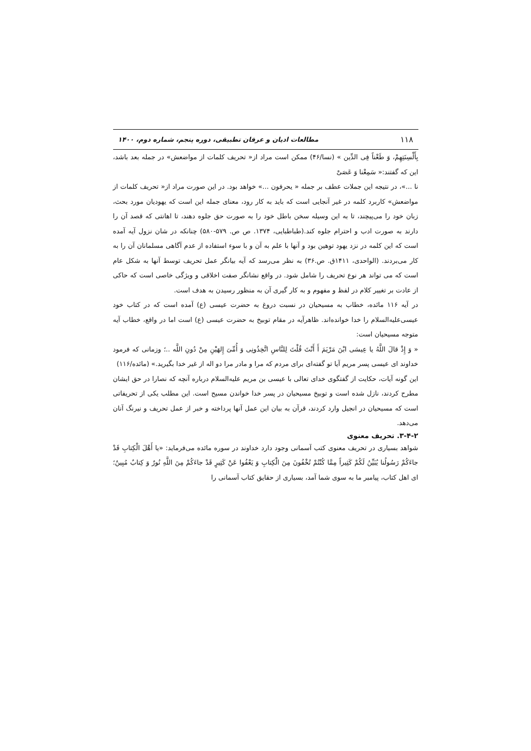۱۱۸ مطالعات ادیان و عرفان تطبیقی، دوره پنجم، شماره دوم، ۱۴۰۰
بِأَلْسِنَتِهِمْ، وَ طَعْناً فِی الدِّین » (نسا/۴۶) ممکن است مراد از« تحریف کلمات از مواضعش» در جمله بعد باشد، این که گفتند:« سَمِعْنا وَ عَصَیْ
نا ...»، در نتیجه این جملات عطف بر جمله « یحرفون ...» خواهد بود. در این صورت مراد از« تحریف کلمات از مواضعش» کاربرد کلمه در غیر آنجایی است که باید به کار رود، معنای جمله این است که یهودیان مورد بحث، زبان خود را می‌پیچند، تا به این وسیله سخن باطل خود را به صورت حق جلوه دهند، تا اهانتی که قصد آن را دارند به صورت ادب و احترام جلوه کند.(طباطبایی، ۱۳۷۴. ص ص. ۵۷۹-۵۸۰) چنانکه در شان نزول آیه آمده است که این کلمه در نزد یهود توهین بود و آنها با علم به آن و با سوء استفاده از عدم آگاهی مسلمانان آن را به کار می‌بردند. (الواحدی، ۱۴۱۱ق. ص.۳۶) به نظر می‌رسد که آیه بیانگر عمل تحریف توسط آنها به شکل عام است که می تواند هر نوع تحریف را شامل شود. در واقع نشانگر صفت اخلاقی و ویژگی خاصی است که حاکی از عادت بر تغییر کلام در لفظ و مفهوم و به کار گیری آن به منظور رسیدن به هدف است.
در آیه ۱۱۶ مائده، خطاب به مسیحیان در نسبت دروغ به حضرت عیسی (ع) آمده است که در کتاب خود عیسی‌علیه‌السلام را خدا خوانده‌اند. ظاهرآیه در مقام توبیخ به حضرت عیسی (ع) است اما در واقع، خطاب آیه متوجه مسیحیان است:
« وَ إِذْ قالَ اللَّهُ یا عِیسَی ابْنَ مَرْیَمَ أَ أَنْتَ قُلْتَ لِلنَّاسِ اتَّخِذُونِی وَ أُمِّیَ إِلهَیْنِ مِنْ دُونِ اللَّه ..؛ وزمانی که فرمود خداوند ای عیسی پسر مریم آیا تو گفته‌ای برای مردم که مرا و مادر مرا دو اله از غیر خدا بگیرید.» (مائده/۱۱۶)
این گونه آیات، حکایت از گفتگوی خدای تعالی با عیسی بن مریم علیه‌السلام درباره آنچه که نصارا در حق ایشان مطرح کردند، نازل شده است و توبیخ مسیحیان در پسر خدا خواندن مسیح است. این مطلب یکی از تحریفاتی است که مسیحیان در انجیل وارد کردند، قرآن به بیان این عمل آنها پرداخته و خبر از عمل تحریف و نیرنگ آنان می‌دهد.
۳-۴-۲. تحریف معنوی
شواهد بسیاری در تحریف معنوی کتب آسمانی وجود دارد خداوند در سوره مائده می‌فرماید: «یا أَهْلَ الْکِتابِ قَدْ جاءَکُمْ رَسُولُنا یُبَیِّنُ لَکُمْ کَثِیراً مِمَّا کُنْتُمْ تُخْفُونَ مِنَ الْکِتابِ وَ یَعْفُوا عَنْ کَثِیرٍ قَدْ جاءَکُمْ مِنَ اللَّهِ نُورٌ وَ کِتابٌ مُبِینٌ؛ ای اهل کتاب، پیامبر ما به سوی شما آمد، بسیاری از حقایق کتاب آسمانی را